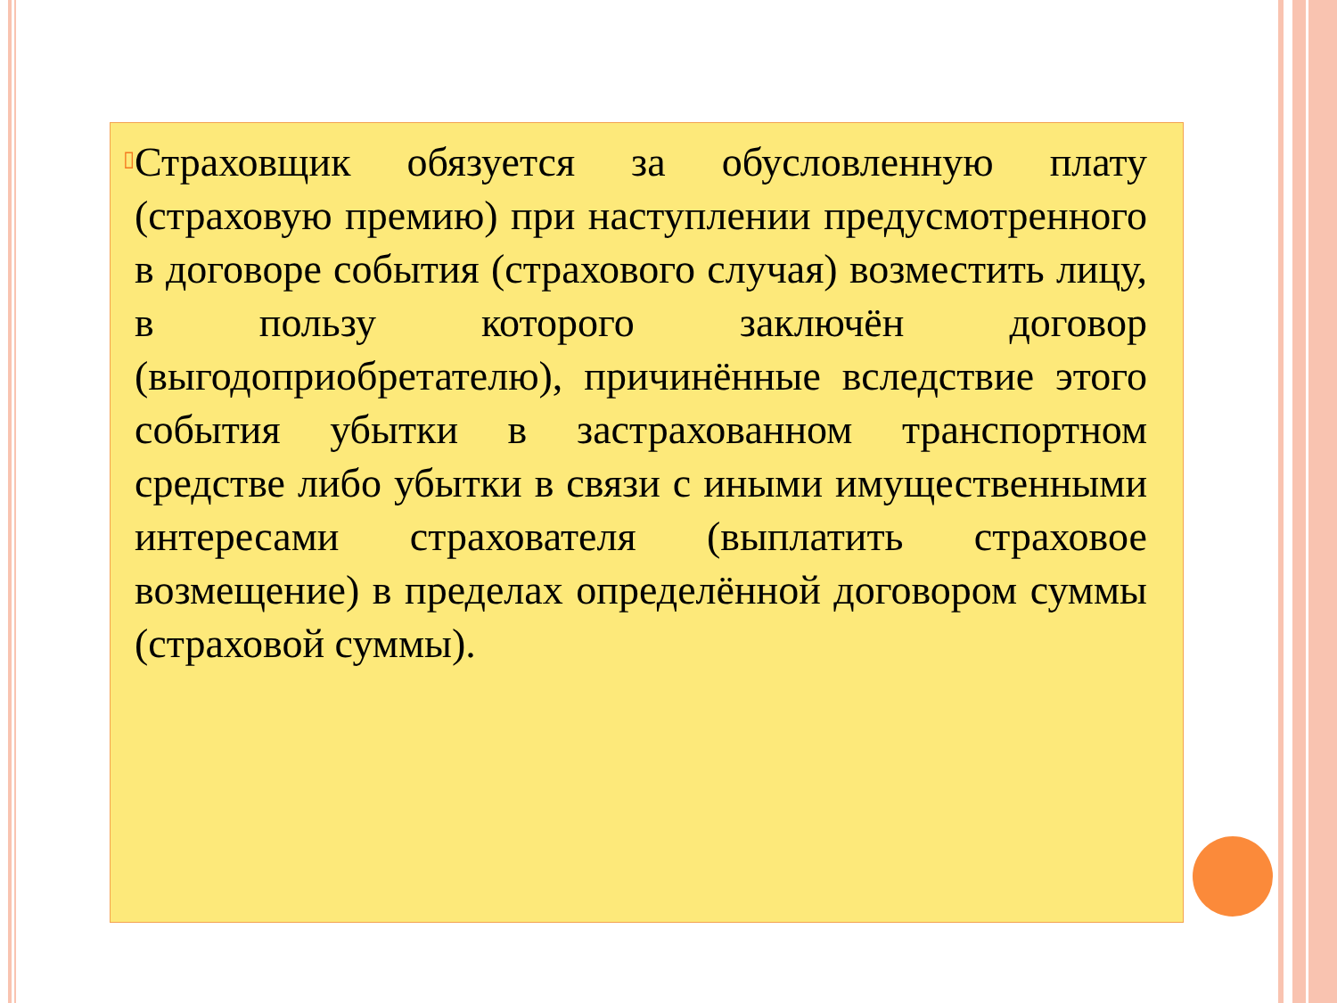▯
Страховщик обязуется за обусловленную плату (страховую премию) при наступлении предусмотренного в договоре события (страхового случая) возместить лицу, в пользу которого заключён договор (выгодоприобретателю), причинённые вследствие этого события убытки в застрахованном транспортном средстве либо убытки в связи с иными имущественными интересами страхователя (выплатить страховое возмещение) в пределах определённой договором суммы (страховой суммы).